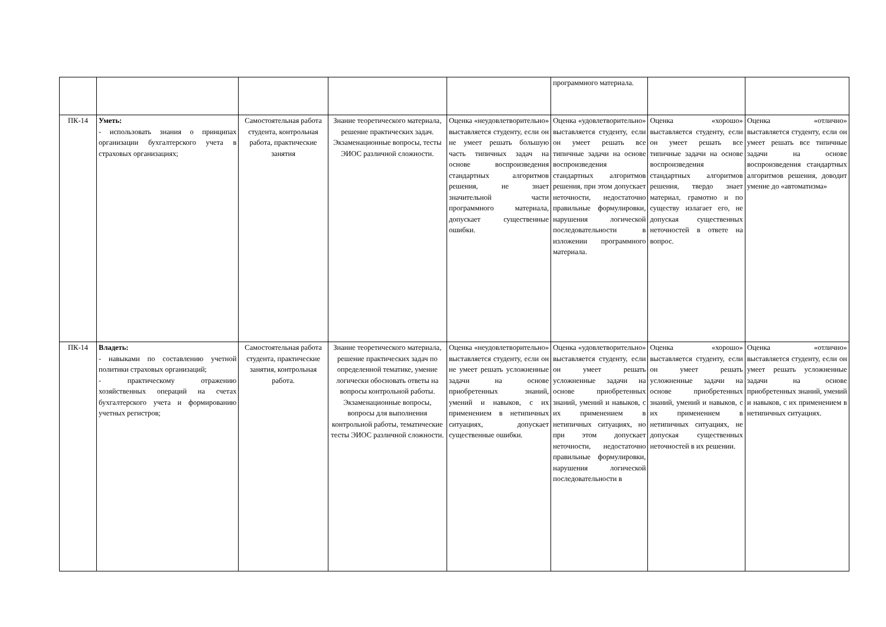| | | | | | программного материала. | | |
| ПК-14 | Уметь: - использовать знания о принципах организации бухгалтерского учета в страховых организациях; | Самостоятельная работа студента, контрольная работа, практические занятия | Знание теоретического материала, решение практических задач. Экзаменационные вопросы, тесты ЭИОС различной сложности. | Оценка «неудовлетворительно» выставляется студенту, если он не умеет решать большую часть типичных задач на основе воспроизведения стандартных алгоритмов решения, не знает значительной части программного материала, допускает существенные ошибки. | Оценка «удовлетворительно» выставляется студенту, если он умеет решать все типичные задачи на основе воспроизведения стандартных алгоритмов решения, при этом допускает неточности, недостаточно правильные формулировки, нарушения логической последовательности в изложении программного материала. | Оценка «хорошо» выставляется студенту, если он умеет решать все типичные задачи на основе воспроизведения стандартных алгоритмов решения, твердо знает материал, грамотно и по существу излагает его, не допуская существенных неточностей в ответе на вопрос. | Оценка «отлично» выставляется студенту, если он умеет решать все типичные задачи на основе воспроизведения стандартных алгоритмов решения, доводит умение до «автоматизма» |
| ПК-14 | Владеть: - навыками по составлению учетной политики страховых организаций; - практическому отражению хозяйственных операций на счетах бухгалтерского учета и формированию учетных регистров; | Самостоятельная работа студента, практические занятия, контрольная работа. | Знание теоретического материала, решение практических задач по определенной тематике, умение логически обосновать ответы на вопросы контрольной работы. Экзаменационные вопросы, вопросы для выполнения контрольной работы, тематические тесты ЭИОС различной сложности. | Оценка «неудовлетворительно» выставляется студенту, если он не умеет решать усложненные задачи на основе приобретенных знаний, умений и навыков, с их применением в нетипичных ситуациях, допускает существенные ошибки. | Оценка «удовлетворительно» выставляется студенту, если он умеет решать усложненные задачи на основе приобретенных знаний, умений и навыков, с их применением в нетипичных ситуациях, но при этом допускает неточности, недостаточно правильные формулировки, нарушения логической последовательности в | Оценка «хорошо» выставляется студенту, если он умеет решать усложненные задачи на основе приобретенных знаний, умений и навыков, с их применением в нетипичных ситуациях, не допуская существенных неточностей в их решении. | Оценка «отлично» выставляется студенту, если он умеет решать усложненные задачи на основе приобретенных знаний, умений и навыков, с их применением в нетипичных ситуациях. |